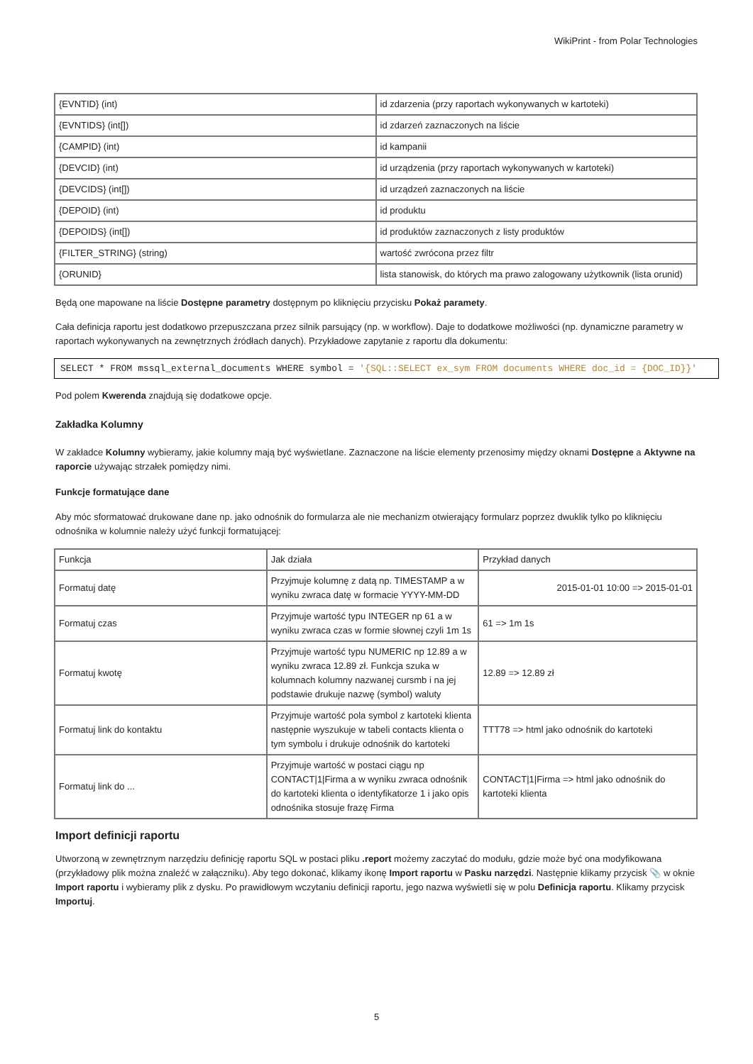WikiPrint - from Polar Technologies
| {EVNTID} (int) | id zdarzenia (przy raportach wykonywanych w kartoteki) |
| {EVNTIDS} (int[]) | id zdarzeń zaznaczonych na liście |
| {CAMPID} (int) | id kampanii |
| {DEVCID} (int) | id urządzenia (przy raportach wykonywanych w kartoteki) |
| {DEVCIDS} (int[]) | id urządzeń zaznaczonych na liście |
| {DEPOID} (int) | id produktu |
| {DEPOIDS} (int[]) | id produktów zaznaczonych z listy produktów |
| {FILTER_STRING} (string) | wartość zwrócona przez filtr |
| {ORUNID} | lista stanowisk, do których ma prawo zalogowany użytkownik (lista orunid) |
Będą one mapowane na liście Dostępne parametry dostępnym po kliknięciu przycisku Pokaż paramety.
Cała definicja raportu jest dodatkowo przepuszczana przez silnik parsujący (np. w workflow). Daje to dodatkowe możliwości (np. dynamiczne parametry w raportach wykonywanych na zewnętrznych źródłach danych). Przykładowe zapytanie z raportu dla dokumentu:
SELECT * FROM mssql_external_documents WHERE symbol = '{SQL::SELECT ex_sym FROM documents WHERE doc_id = {DOC_ID}}'
Pod polem Kwerenda znajdują się dodatkowe opcje.
Zakładka Kolumny
W zakładce Kolumny wybieramy, jakie kolumny mają być wyświetlane. Zaznaczone na liście elementy przenosimy między oknami Dostępne a Aktywne na raporcie używając strzałek pomiędzy nimi.
Funkcje formatujące dane
Aby móc sformatować drukowane dane np. jako odnośnik do formularza ale nie mechanizm otwierający formularz poprzez dwuklik tylko po kliknięciu odnośnika w kolumnie należy użyć funkcji formatującej:
| Funkcja | Jak działa | Przykład danych |
| Formatuj datę | Przyjmuje kolumnę z datą np. TIMESTAMP a w wyniku zwraca datę w formacie YYYY-MM-DD | 2015-01-01 10:00 => 2015-01-01 |
| Formatuj czas | Przyjmuje wartość typu INTEGER np 61 a w wyniku zwraca czas w formie słownej czyli 1m 1s | 61 => 1m 1s |
| Formatuj kwotę | Przyjmuje wartość typu NUMERIC np 12.89 a w wyniku zwraca 12.89 zł. Funkcja szuka w kolumnach kolumny nazwanej cursmb i na jej podstawie drukuje nazwę (symbol) waluty | 12.89 => 12.89 zł |
| Formatuj link do kontaktu | Przyjmuje wartość pola symbol z kartoteki klienta następnie wyszukuje w tabeli contacts klienta o tym symbolu i drukuje odnośnik do kartoteki | TTT78 => html jako odnośnik do kartoteki |
| Formatuj link do ... | Przyjmuje wartość w postaci ciągu np CONTACT/1/Firma a w wyniku zwraca odnośnik do kartoteki klienta o identyfikatorze 1 i jako opis odnośnika stosuje frazę Firma | CONTACT/1/Firma => html jako odnośnik do kartoteki klienta |
Import definicji raportu
Utworzoną w zewnętrznym narzędziu definicję raportu SQL w postaci pliku .report możemy zaczytać do modułu, gdzie może być ona modyfikowana (przykładowy plik można znaleźć w załączniku). Aby tego dokonać, klikamy ikonę Import raportu w Pasku narzędzi. Następnie klikamy przycisk 📎 w oknie Import raportu i wybieramy plik z dysku. Po prawidłowym wczytaniu definicji raportu, jego nazwa wyświetli się w polu Definicja raportu. Klikamy przycisk Importuj.
5